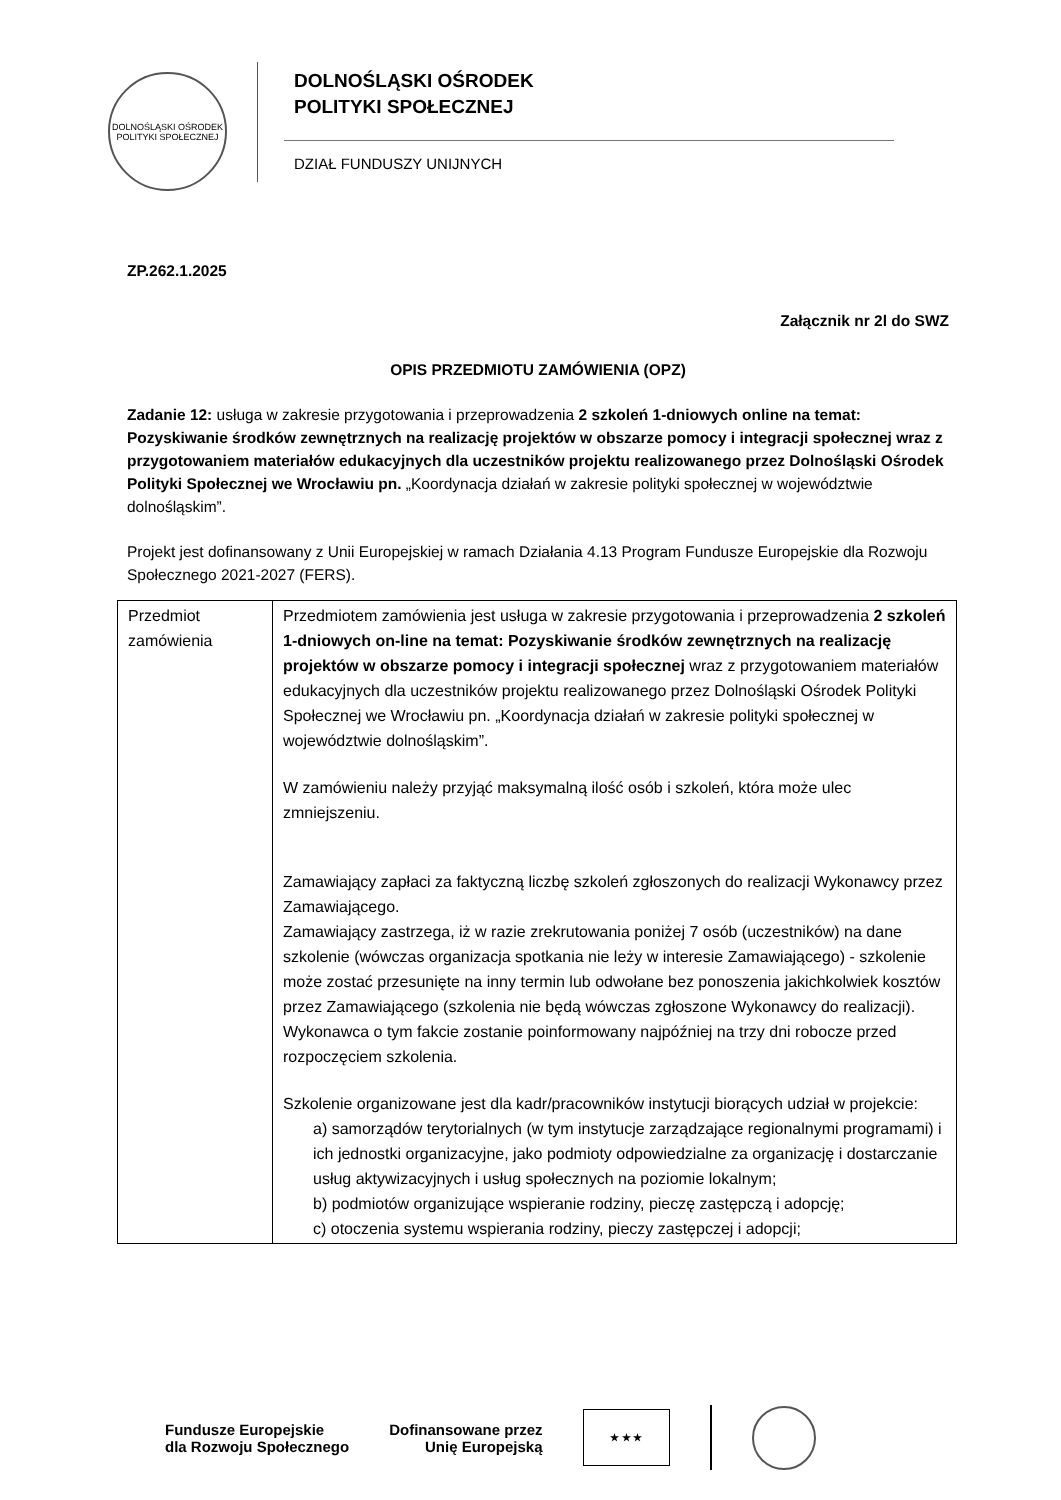DOLNOŚLĄSKI OŚRODEK POLITYKI SPOŁECZNEJ
DOLNOŚLĄSKI OŚRODEK
POLITYKI SPOŁECZNEJ
DZIAŁ FUNDUSZY UNIJNYCH
ZP.262.1.2025
Załącznik nr 2l do SWZ
OPIS PRZEDMIOTU ZAMÓWIENIA (OPZ)
Zadanie 12: usługa w zakresie przygotowania i przeprowadzenia 2 szkoleń 1-dniowych online na temat: Pozyskiwanie środków zewnętrznych na realizację projektów w obszarze pomocy i integracji społecznej wraz z przygotowaniem materiałów edukacyjnych dla uczestników projektu realizowanego przez Dolnośląski Ośrodek Polityki Społecznej we Wrocławiu pn. „Koordynacja działań w zakresie polityki społecznej w województwie dolnośląskim”.
Projekt jest dofinansowany z Unii Europejskiej w ramach Działania 4.13 Program Fundusze Europejskie dla Rozwoju Społecznego 2021-2027 (FERS).
| Przedmiot zamówienia | Przedmiotem zamówienia jest usługa w zakresie przygotowania i przeprowadzenia 2 szkoleń 1-dniowych on-line na temat: Pozyskiwanie środków zewnętrznych na realizację projektów w obszarze pomocy i integracji społecznej wraz z przygotowaniem materiałów edukacyjnych dla uczestników projektu realizowanego przez Dolnośląski Ośrodek Polityki Społecznej we Wrocławiu pn. „Koordynacja działań w zakresie polityki społecznej w województwie dolnośląskim”. W zamówieniu należy przyjąć maksymalną ilość osób i szkoleń, która może ulec zmniejszeniu. Zamawiający zapłaci za faktyczną liczbę szkoleń zgłoszonych do realizacji Wykonawcy przez Zamawiającego. Zamawiający zastrzega, iż w razie zrekrutowania poniżej 7 osób (uczestników) na dane szkolenie (wówczas organizacja spotkania nie leży w interesie Zamawiającego) - szkolenie może zostać przesunięte na inny termin lub odwołane bez ponoszenia jakichkolwiek kosztów przez Zamawiającego (szkolenia nie będą wówczas zgłoszone Wykonawcy do realizacji). Wykonawca o tym fakcie zostanie poinformowany najpóźniej na trzy dni robocze przed rozpoczęciem szkolenia. Szkolenie organizowane jest dla kadr/pracowników instytucji biorących udział w projekcie: a) samorządów terytorialnych (w tym instytucje zarządzające regionalnymi programami) i ich jednostki organizacyjne, jako podmioty odpowiedzialne za organizację i dostarczanie usług aktywizacyjnych i usług społecznych na poziomie lokalnym; b) podmiotów organizujące wspieranie rodziny, pieczę zastępczą i adopcję; c) otoczenia systemu wspierania rodziny, pieczy zastępczej i adopcji; |
Fundusze Europejskie
dla Rozwoju Społecznego
Dofinansowane przez
Unię Europejską
★ ★ ★